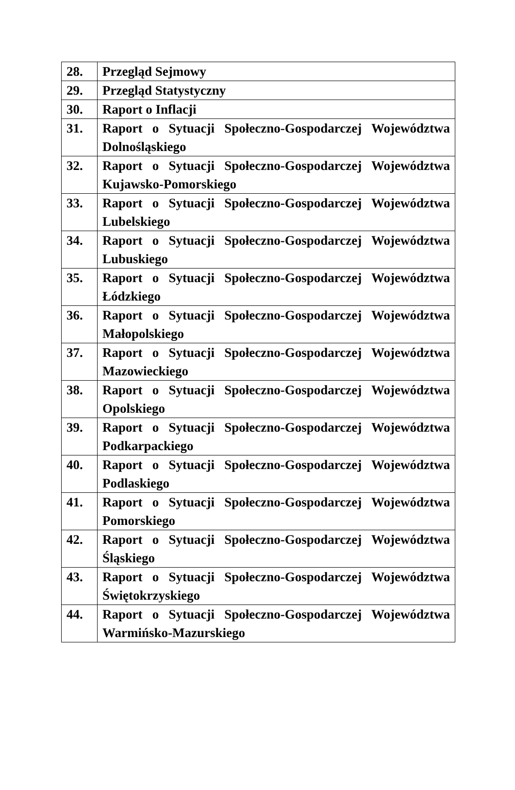| 28. | Przegląd Sejmowy |
| 29. | Przegląd Statystyczny |
| 30. | Raport o Inflacji |
| 31. | Raport o Sytuacji Społeczno-Gospodarczej Województwa Dolnośląskiego |
| 32. | Raport o Sytuacji Społeczno-Gospodarczej Województwa Kujawsko-Pomorskiego |
| 33. | Raport o Sytuacji Społeczno-Gospodarczej Województwa Lubelskiego |
| 34. | Raport o Sytuacji Społeczno-Gospodarczej Województwa Lubuskiego |
| 35. | Raport o Sytuacji Społeczno-Gospodarczej Województwa Łódzkiego |
| 36. | Raport o Sytuacji Społeczno-Gospodarczej Województwa Małopolskiego |
| 37. | Raport o Sytuacji Społeczno-Gospodarczej Województwa Mazowieckiego |
| 38. | Raport o Sytuacji Społeczno-Gospodarczej Województwa Opolskiego |
| 39. | Raport o Sytuacji Społeczno-Gospodarczej Województwa Podkarpackiego |
| 40. | Raport o Sytuacji Społeczno-Gospodarczej Województwa Podlaskiego |
| 41. | Raport o Sytuacji Społeczno-Gospodarczej Województwa Pomorskiego |
| 42. | Raport o Sytuacji Społeczno-Gospodarczej Województwa Śląskiego |
| 43. | Raport o Sytuacji Społeczno-Gospodarczej Województwa Świętokrzyskiego |
| 44. | Raport o Sytuacji Społeczno-Gospodarczej Województwa Warmińsko-Mazurskiego |